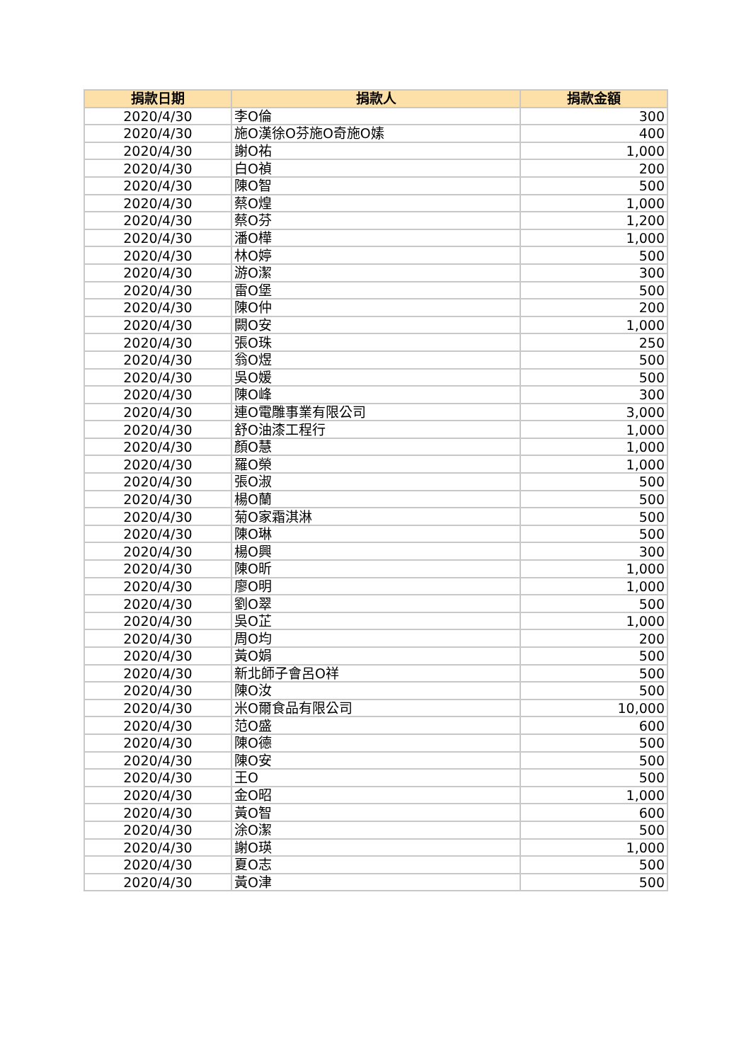| 捐款日期 | 捐款人 | 捐款金額 |
| --- | --- | --- |
| 2020/4/30 | 李O倫 | 300 |
| 2020/4/30 | 施O漢徐O芬施O奇施O嫊 | 400 |
| 2020/4/30 | 謝O祐 | 1,000 |
| 2020/4/30 | 白O禎 | 200 |
| 2020/4/30 | 陳O智 | 500 |
| 2020/4/30 | 蔡O煌 | 1,000 |
| 2020/4/30 | 蔡O芬 | 1,200 |
| 2020/4/30 | 潘O樺 | 1,000 |
| 2020/4/30 | 林O婷 | 500 |
| 2020/4/30 | 游O潔 | 300 |
| 2020/4/30 | 雷O堡 | 500 |
| 2020/4/30 | 陳O仲 | 200 |
| 2020/4/30 | 闕O安 | 1,000 |
| 2020/4/30 | 張O珠 | 250 |
| 2020/4/30 | 翁O煜 | 500 |
| 2020/4/30 | 吳O媛 | 500 |
| 2020/4/30 | 陳O峰 | 300 |
| 2020/4/30 | 連O電雕事業有限公司 | 3,000 |
| 2020/4/30 | 舒O油漆工程行 | 1,000 |
| 2020/4/30 | 顏O慧 | 1,000 |
| 2020/4/30 | 羅O榮 | 1,000 |
| 2020/4/30 | 張O淑 | 500 |
| 2020/4/30 | 楊O蘭 | 500 |
| 2020/4/30 | 菊O家霜淇淋 | 500 |
| 2020/4/30 | 陳O琳 | 500 |
| 2020/4/30 | 楊O興 | 300 |
| 2020/4/30 | 陳O昕 | 1,000 |
| 2020/4/30 | 廖O明 | 1,000 |
| 2020/4/30 | 劉O翠 | 500 |
| 2020/4/30 | 吳O芷 | 1,000 |
| 2020/4/30 | 周O均 | 200 |
| 2020/4/30 | 黃O娟 | 500 |
| 2020/4/30 | 新北師子會呂O祥 | 500 |
| 2020/4/30 | 陳O汝 | 500 |
| 2020/4/30 | 米O爾食品有限公司 | 10,000 |
| 2020/4/30 | 范O盛 | 600 |
| 2020/4/30 | 陳O德 | 500 |
| 2020/4/30 | 陳O安 | 500 |
| 2020/4/30 | 王O | 500 |
| 2020/4/30 | 金O昭 | 1,000 |
| 2020/4/30 | 黃O智 | 600 |
| 2020/4/30 | 涂O潔 | 500 |
| 2020/4/30 | 謝O瑛 | 1,000 |
| 2020/4/30 | 夏O志 | 500 |
| 2020/4/30 | 黃O津 | 500 |